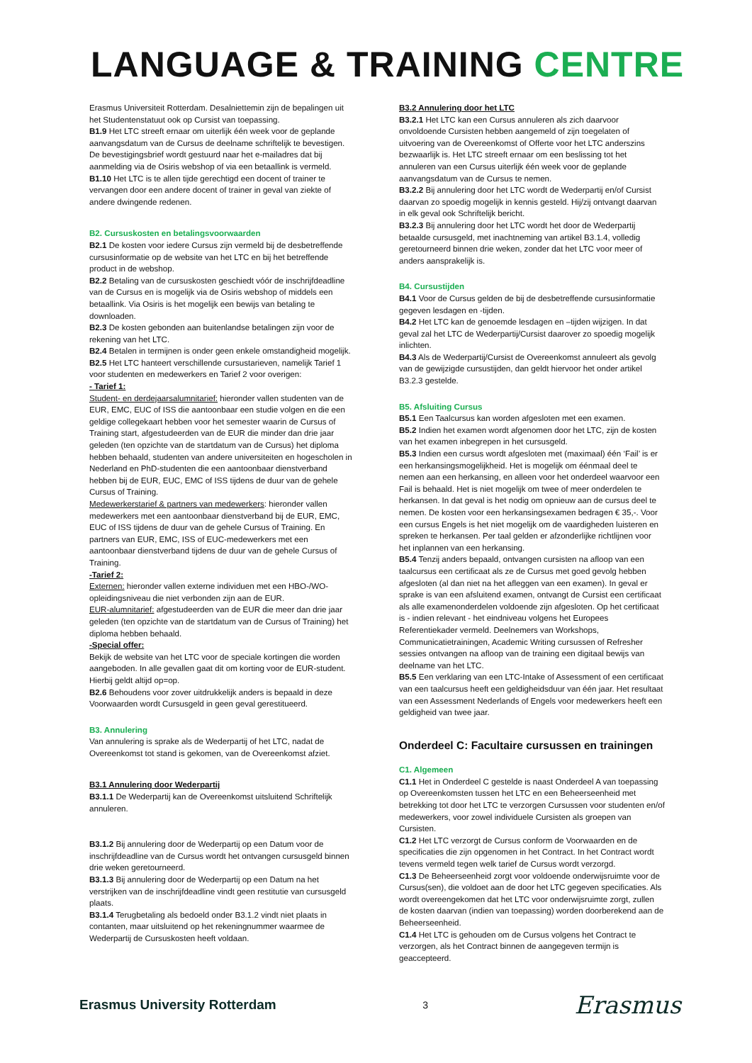LANGUAGE & TRAINING CENTRE
Erasmus Universiteit Rotterdam. Desalniettemin zijn de bepalingen uit het Studentenstatuut ook op Cursist van toepassing.
B1.9 Het LTC streeft ernaar om uiterlijk één week voor de geplande aanvangsdatum van de Cursus de deelname schriftelijk te bevestigen. De bevestigingsbrief wordt gestuurd naar het e-mailadres dat bij aanmelding via de Osiris webshop of via een betaallink is vermeld.
B1.10 Het LTC is te allen tijde gerechtigd een docent of trainer te vervangen door een andere docent of trainer in geval van ziekte of andere dwingende redenen.
B2. Cursuskosten en betalingsvoorwaarden
B2.1 De kosten voor iedere Cursus zijn vermeld bij de desbetreffende cursusinformatie op de website van het LTC en bij het betreffende product in de webshop.
B2.2 Betaling van de cursuskosten geschiedt vóór de inschrijfdeadline van de Cursus en is mogelijk via de Osiris webshop of middels een betaallink. Via Osiris is het mogelijk een bewijs van betaling te downloaden.
B2.3 De kosten gebonden aan buitenlandse betalingen zijn voor de rekening van het LTC.
B2.4 Betalen in termijnen is onder geen enkele omstandigheid mogelijk.
B2.5 Het LTC hanteert verschillende cursustarieven, namelijk Tarief 1 voor studenten en medewerkers en Tarief 2 voor overigen:
- Tarief 1:
Student- en derdejaarsalumnitarief: hieronder vallen studenten van de EUR, EMC, EUC of ISS die aantoonbaar een studie volgen en die een geldige collegekaart hebben voor het semester waarin de Cursus of Training start, afgestudeerden van de EUR die minder dan drie jaar geleden (ten opzichte van de startdatum van de Cursus) het diploma hebben behaald, studenten van andere universiteiten en hogescholen in Nederland en PhD-studenten die een aantoonbaar dienstverband hebben bij de EUR, EUC, EMC of ISS tijdens de duur van de gehele Cursus of Training.
Medewerkerstarief & partners van medewerkers: hieronder vallen medewerkers met een aantoonbaar dienstverband bij de EUR, EMC, EUC of ISS tijdens de duur van de gehele Cursus of Training. En partners van EUR, EMC, ISS of EUC-medewerkers met een aantoonbaar dienstverband tijdens de duur van de gehele Cursus of Training.
-Tarief 2:
Externen: hieronder vallen externe individuen met een HBO-/WO-opleidingsniveau die niet verbonden zijn aan de EUR.
EUR-alumnitarief: afgestudeerden van de EUR die meer dan drie jaar geleden (ten opzichte van de startdatum van de Cursus of Training) het diploma hebben behaald.
-Special offer:
Bekijk de website van het LTC voor de speciale kortingen die worden aangeboden. In alle gevallen gaat dit om korting voor de EUR-student. Hierbij geldt altijd op=op.
B2.6 Behoudens voor zover uitdrukkelijk anders is bepaald in deze Voorwaarden wordt Cursusgeld in geen geval gerestitueerd.
B3. Annulering
Van annulering is sprake als de Wederpartij of het LTC, nadat de Overeenkomst tot stand is gekomen, van de Overeenkomst afziet.
B3.1 Annulering door Wederpartij
B3.1.1 De Wederpartij kan de Overeenkomst uitsluitend Schriftelijk annuleren.
B3.1.2 Bij annulering door de Wederpartij op een Datum voor de inschrijfdeadline van de Cursus wordt het ontvangen cursusgeld binnen drie weken geretourneerd.
B3.1.3 Bij annulering door de Wederpartij op een Datum na het verstrijken van de inschrijfdeadline vindt geen restitutie van cursusgeld plaats.
B3.1.4 Terugbetaling als bedoeld onder B3.1.2 vindt niet plaats in contanten, maar uitsluitend op het rekeningnummer waarmee de Wederpartij de Cursuskosten heeft voldaan.
B3.2 Annulering door het LTC
B3.2.1 Het LTC kan een Cursus annuleren als zich daarvoor onvoldoende Cursisten hebben aangemeld of zijn toegelaten of uitvoering van de Overeenkomst of Offerte voor het LTC anderszins bezwaarlijk is. Het LTC streeft ernaar om een beslissing tot het annuleren van een Cursus uiterlijk één week voor de geplande aanvangsdatum van de Cursus te nemen.
B3.2.2 Bij annulering door het LTC wordt de Wederpartij en/of Cursist daarvan zo spoedig mogelijk in kennis gesteld. Hij/zij ontvangt daarvan in elk geval ook Schriftelijk bericht.
B3.2.3 Bij annulering door het LTC wordt het door de Wederpartij betaalde cursusgeld, met inachtneming van artikel B3.1.4, volledig geretourneerd binnen drie weken, zonder dat het LTC voor meer of anders aansprakelijk is.
B4. Cursustijden
B4.1 Voor de Cursus gelden de bij de desbetreffende cursusinformatie gegeven lesdagen en -tijden.
B4.2 Het LTC kan de genoemde lesdagen en –tijden wijzigen. In dat geval zal het LTC de Wederpartij/Cursist daarover zo spoedig mogelijk inlichten.
B4.3 Als de Wederpartij/Cursist de Overeenkomst annuleert als gevolg van de gewijzigde cursustijden, dan geldt hiervoor het onder artikel B3.2.3 gestelde.
B5. Afsluiting Cursus
B5.1 Een Taalcursus kan worden afgesloten met een examen.
B5.2 Indien het examen wordt afgenomen door het LTC, zijn de kosten van het examen inbegrepen in het cursusgeld.
B5.3 Indien een cursus wordt afgesloten met (maximaal) één ‘Fail’ is er een herkansingsmogelijkheid. Het is mogelijk om éénmaal deel te nemen aan een herkansing, en alleen voor het onderdeel waarvoor een Fail is behaald. Het is niet mogelijk om twee of meer onderdelen te herkansen. In dat geval is het nodig om opnieuw aan de cursus deel te nemen. De kosten voor een herkansingsexamen bedragen € 35,-. Voor een cursus Engels is het niet mogelijk om de vaardigheden luisteren en spreken te herkansen. Per taal gelden er afzonderlijke richtlijnen voor het inplannen van een herkansing.
B5.4 Tenzij anders bepaald, ontvangen cursisten na afloop van een taalcursus een certificaat als ze de Cursus met goed gevolg hebben afgesloten (al dan niet na het afleggen van een examen). In geval er sprake is van een afsluitend examen, ontvangt de Cursist een certificaat als alle examenonderdelen voldoende zijn afgesloten. Op het certificaat is - indien relevant - het eindniveau volgens het Europees Referentiekader vermeld. Deelnemers van Workshops, Communicatietrainingen, Academic Writing cursussen of Refresher sessies ontvangen na afloop van de training een digitaal bewijs van deelname van het LTC.
B5.5 Een verklaring van een LTC-Intake of Assessment of een certificaat van een taalcursus heeft een geldigheidsduur van één jaar. Het resultaat van een Assessment Nederlands of Engels voor medewerkers heeft een geldigheid van twee jaar.
Onderdeel C: Facultaire cursussen en trainingen
C1. Algemeen
C1.1 Het in Onderdeel C gestelde is naast Onderdeel A van toepassing op Overeenkomsten tussen het LTC en een Beheerseenheid met betrekking tot door het LTC te verzorgen Cursussen voor studenten en/of medewerkers, voor zowel individuele Cursisten als groepen van Cursisten.
C1.2 Het LTC verzorgt de Cursus conform de Voorwaarden en de specificaties die zijn opgenomen in het Contract. In het Contract wordt tevens vermeld tegen welk tarief de Cursus wordt verzorgd.
C1.3 De Beheerseenheid zorgt voor voldoende onderwijsruimte voor de Cursus(sen), die voldoet aan de door het LTC gegeven specificaties. Als wordt overeengekomen dat het LTC voor onderwijsruimte zorgt, zullen de kosten daarvan (indien van toepassing) worden doorberekend aan de Beheerseenheid.
C1.4 Het LTC is gehouden om de Cursus volgens het Contract te verzorgen, als het Contract binnen de aangegeven termijn is geaccepteerd.
Erasmus University Rotterdam 3 Erasmus